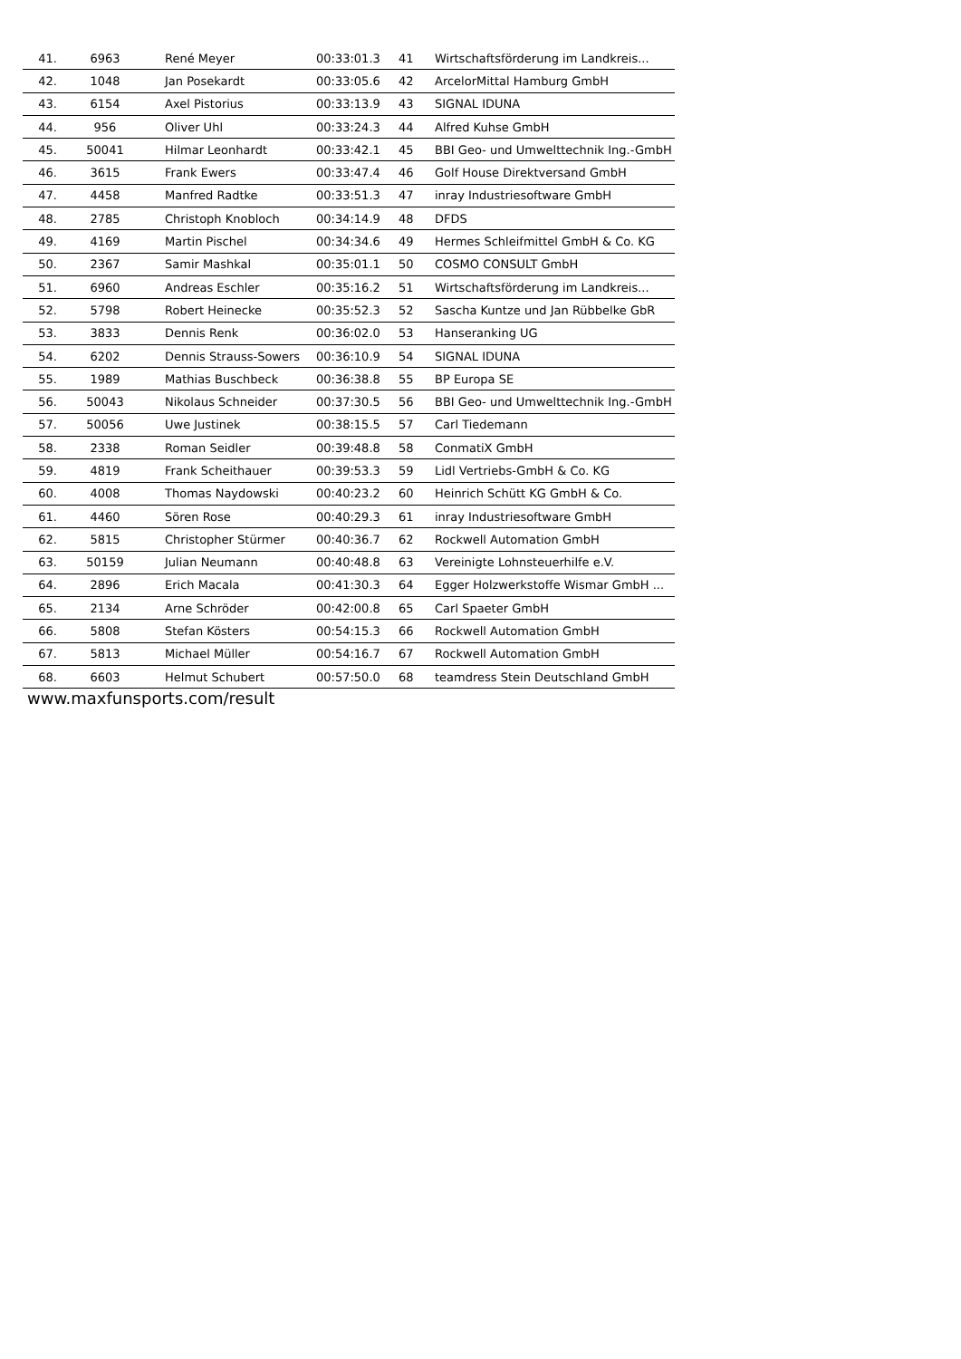| 41. | 6963 | René Meyer | 00:33:01.3 | 41 | Wirtschaftsförderung im Landkreis... |
| 42. | 1048 | Jan Posekardt | 00:33:05.6 | 42 | ArcelorMittal Hamburg GmbH |
| 43. | 6154 | Axel Pistorius | 00:33:13.9 | 43 | SIGNAL IDUNA |
| 44. | 956 | Oliver Uhl | 00:33:24.3 | 44 | Alfred Kuhse GmbH |
| 45. | 50041 | Hilmar Leonhardt | 00:33:42.1 | 45 | BBI Geo- und Umwelttechnik Ing.-GmbH |
| 46. | 3615 | Frank Ewers | 00:33:47.4 | 46 | Golf House Direktversand GmbH |
| 47. | 4458 | Manfred Radtke | 00:33:51.3 | 47 | inray Industriesoftware GmbH |
| 48. | 2785 | Christoph Knobloch | 00:34:14.9 | 48 | DFDS |
| 49. | 4169 | Martin Pischel | 00:34:34.6 | 49 | Hermes Schleifmittel GmbH & Co. KG |
| 50. | 2367 | Samir Mashkal | 00:35:01.1 | 50 | COSMO CONSULT GmbH |
| 51. | 6960 | Andreas Eschler | 00:35:16.2 | 51 | Wirtschaftsförderung im Landkreis... |
| 52. | 5798 | Robert Heinecke | 00:35:52.3 | 52 | Sascha Kuntze und Jan Rübbelke GbR |
| 53. | 3833 | Dennis Renk | 00:36:02.0 | 53 | Hanseranking UG |
| 54. | 6202 | Dennis Strauss-Sowers | 00:36:10.9 | 54 | SIGNAL IDUNA |
| 55. | 1989 | Mathias Buschbeck | 00:36:38.8 | 55 | BP Europa SE |
| 56. | 50043 | Nikolaus Schneider | 00:37:30.5 | 56 | BBI Geo- und Umwelttechnik Ing.-GmbH |
| 57. | 50056 | Uwe Justinek | 00:38:15.5 | 57 | Carl Tiedemann |
| 58. | 2338 | Roman Seidler | 00:39:48.8 | 58 | ConmatiX GmbH |
| 59. | 4819 | Frank Scheithauer | 00:39:53.3 | 59 | Lidl Vertriebs-GmbH & Co. KG |
| 60. | 4008 | Thomas Naydowski | 00:40:23.2 | 60 | Heinrich Schütt KG GmbH & Co. |
| 61. | 4460 | Sören Rose | 00:40:29.3 | 61 | inray Industriesoftware GmbH |
| 62. | 5815 | Christopher Stürmer | 00:40:36.7 | 62 | Rockwell Automation GmbH |
| 63. | 50159 | Julian Neumann | 00:40:48.8 | 63 | Vereinigte Lohnsteuerhilfe e.V. |
| 64. | 2896 | Erich Macala | 00:41:30.3 | 64 | Egger Holzwerkstoffe Wismar GmbH ... |
| 65. | 2134 | Arne Schröder | 00:42:00.8 | 65 | Carl Spaeter GmbH |
| 66. | 5808 | Stefan Kösters | 00:54:15.3 | 66 | Rockwell Automation GmbH |
| 67. | 5813 | Michael Müller | 00:54:16.7 | 67 | Rockwell Automation GmbH |
| 68. | 6603 | Helmut Schubert | 00:57:50.0 | 68 | teamdress Stein Deutschland GmbH |
www.maxfunsports.com/result